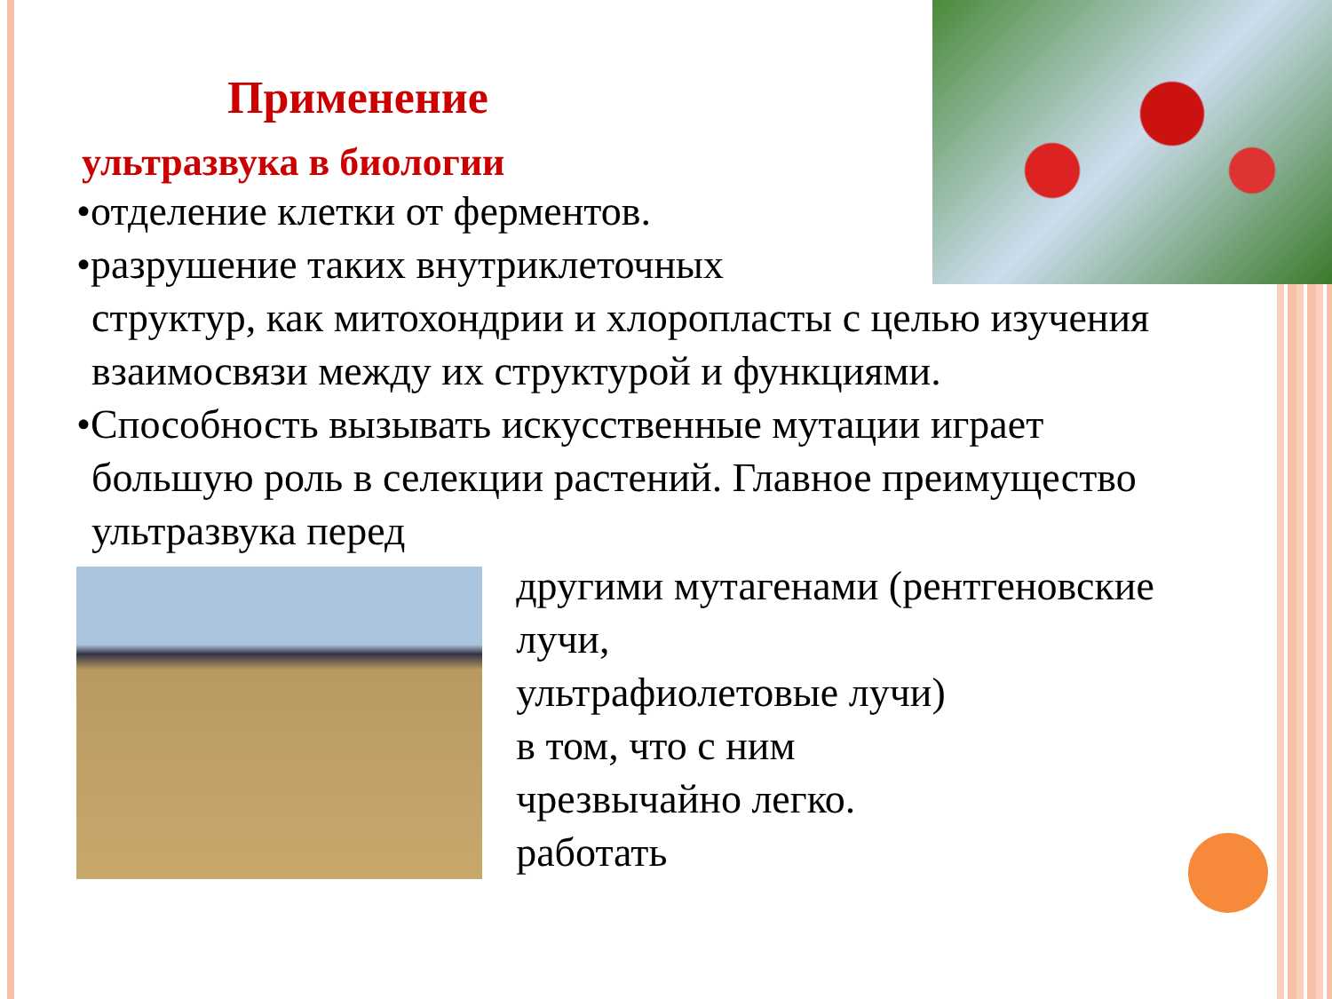Применение
ультразвука в биологии
•отделение клетки от ферментов.
•разрушение таких внутриклеточных
структур, как митохондрии и хлоропласты с целью изучения взаимосвязи между их структурой и функциями.
•Способность вызывать искусственные мутации играет
большую роль в селекции растений. Главное преимущество ультразвука перед
другими мутагенами (рентгеновские лучи,
ультрафиолетовые лучи)
в том, что с ним
чрезвычайно легко.
работать